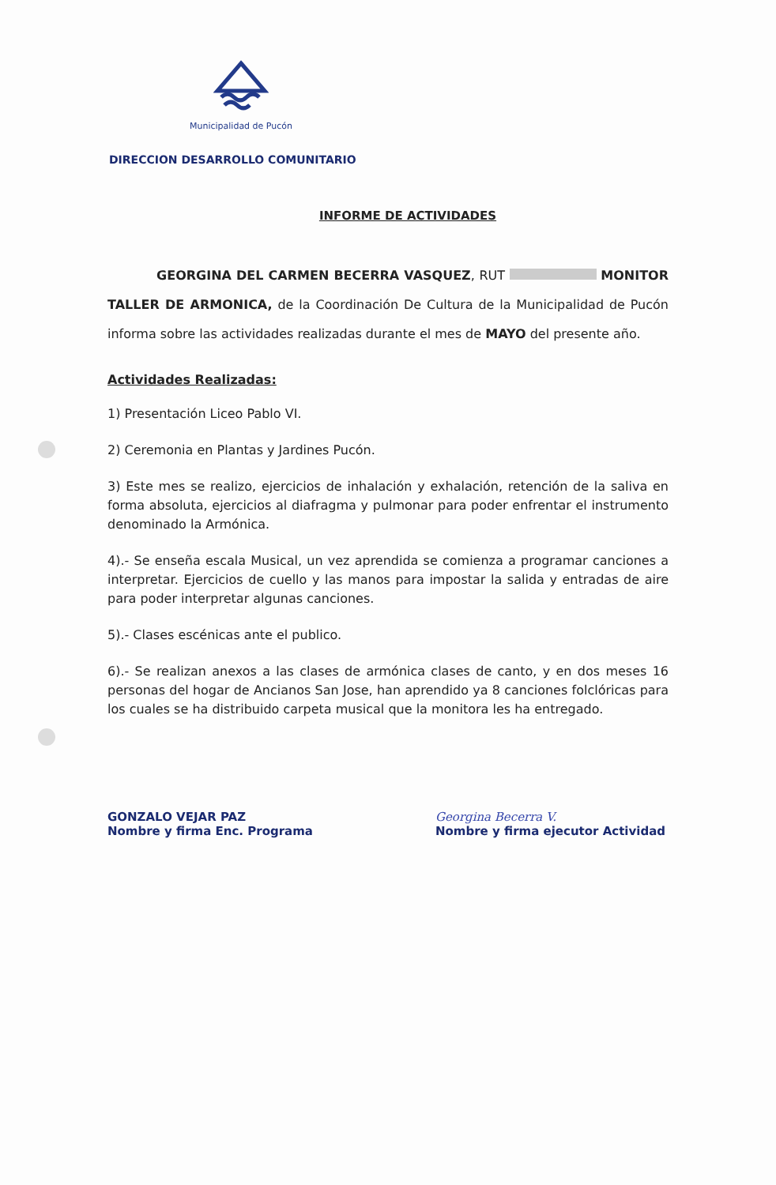Municipalidad de Pucón
DIRECCION DESARROLLO COMUNITARIO
INFORME DE ACTIVIDADES
GEORGINA DEL CARMEN BECERRA VASQUEZ, RUT MONITOR TALLER DE ARMONICA, de la Coordinación De Cultura de la Municipalidad de Pucón informa sobre las actividades realizadas durante el mes de MAYO del presente año.
Actividades Realizadas:
1) Presentación Liceo Pablo VI.
2) Ceremonia en Plantas y Jardines Pucón.
3) Este mes se realizo, ejercicios de inhalación y exhalación, retención de la saliva en forma absoluta, ejercicios al diafragma y pulmonar para poder enfrentar el instrumento denominado la Armónica.
4).- Se enseña escala Musical, un vez aprendida se comienza a programar canciones a interpretar. Ejercicios de cuello y las manos para impostar la salida y entradas de aire para poder interpretar algunas canciones.
5).- Clases escénicas ante el publico.
6).- Se realizan anexos a las clases de armónica clases de canto, y en dos meses 16 personas del hogar de Ancianos San Jose, han aprendido ya 8 canciones folclóricas para los cuales se ha distribuido carpeta musical que la monitora les ha entregado.
GONZALO VEJAR PAZ
Nombre y firma Enc. Programa
Georgina Becerra V.
Nombre y firma ejecutor Actividad